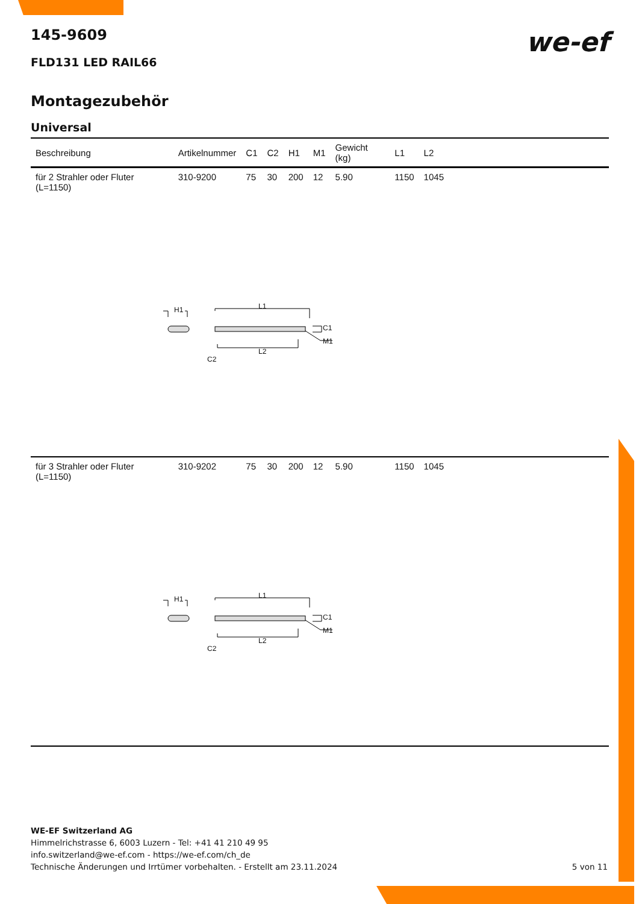we-ef
145-9609
FLD131 LED RAIL66
Montagezubehör
Universal
| Beschreibung | Artikelnummer | C1 | C2 | H1 | M1 | Gewicht (kg) | L1 | L2 | |
| --- | --- | --- | --- | --- | --- | --- | --- | --- | --- |
| für 2 Strahler oder Fluter (L=1150) | 310-9200 | 75 | 30 | 200 | 12 | 5.90 | 1150 | 1045 | |
| H1 L1 C1 M1 L2 C2 | | | | | | | | | |
| für 3 Strahler oder Fluter (L=1150) | 310-9202 | 75 | 30 | 200 | 12 | 5.90 | 1150 | 1045 | |
| H1 L1 C1 M1 L2 C2 | | | | | | | | | |
WE-EF Switzerland AG
Himmelrichstrasse 6, 6003 Luzern - Tel: +41 41 210 49 95
info.switzerland@we-ef.com - https://we-ef.com/ch_de
Technische Änderungen und Irrtümer vorbehalten. - Erstellt am 23.11.2024
5 von 11